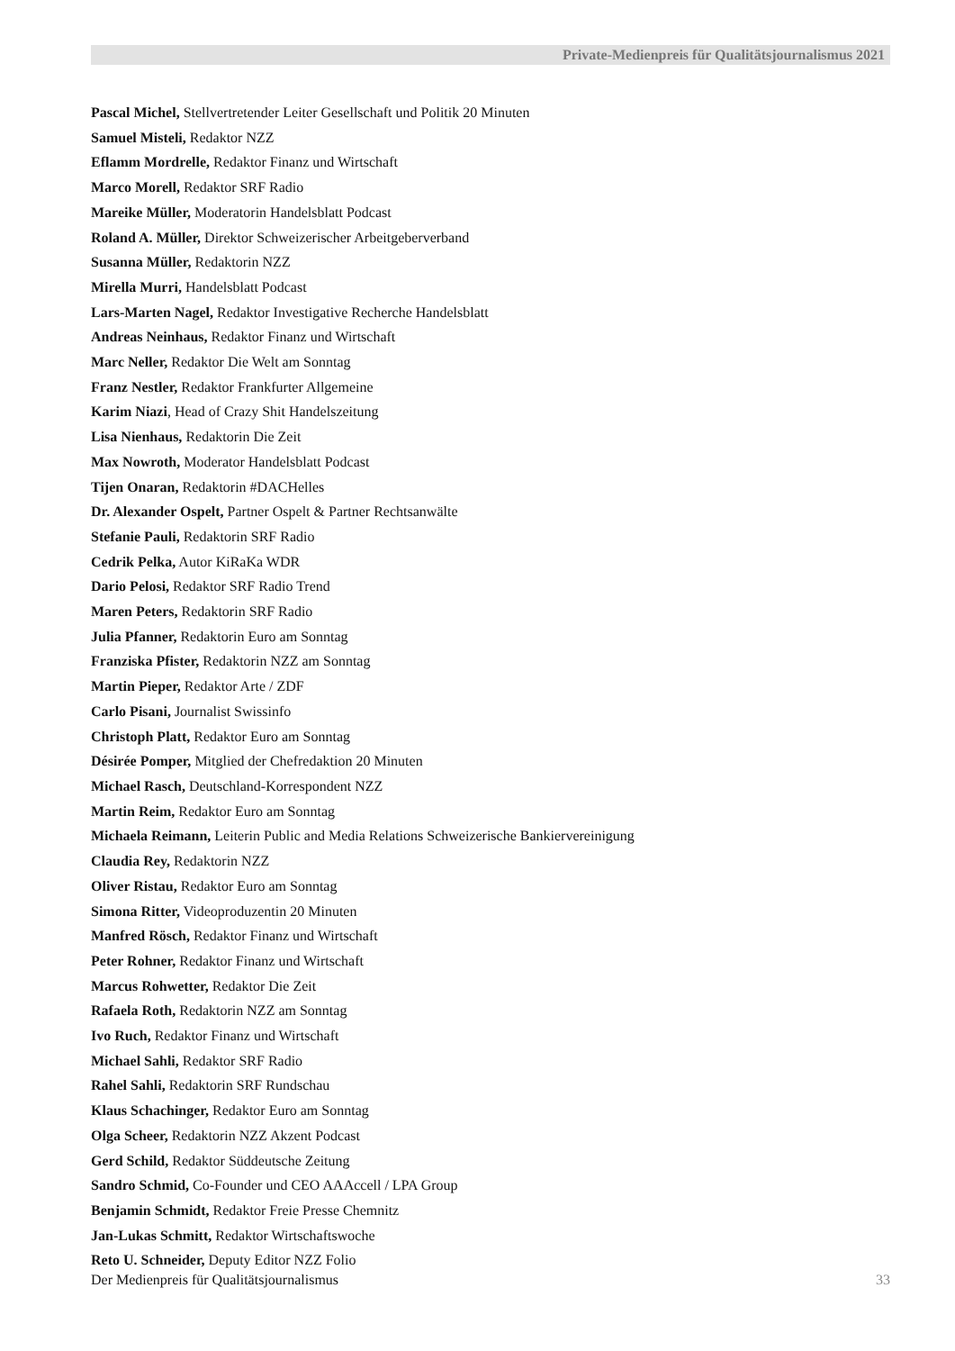Private-Medienpreis für Qualitätsjournalismus 2021
Pascal Michel, Stellvertretender Leiter Gesellschaft und Politik 20 Minuten
Samuel Misteli, Redaktor NZZ
Eflamm Mordrelle, Redaktor Finanz und Wirtschaft
Marco Morell, Redaktor SRF Radio
Mareike Müller, Moderatorin Handelsblatt Podcast
Roland A. Müller, Direktor Schweizerischer Arbeitgeberverband
Susanna Müller, Redaktorin NZZ
Mirella Murri, Handelsblatt Podcast
Lars-Marten Nagel, Redaktor Investigative Recherche Handelsblatt
Andreas Neinhaus, Redaktor Finanz und Wirtschaft
Marc Neller, Redaktor Die Welt am Sonntag
Franz Nestler, Redaktor Frankfurter Allgemeine
Karim Niazi, Head of Crazy Shit Handelszeitung
Lisa Nienhaus, Redaktorin Die Zeit
Max Nowroth, Moderator Handelsblatt Podcast
Tijen Onaran, Redaktorin #DACHelles
Dr. Alexander Ospelt, Partner Ospelt & Partner Rechtsanwälte
Stefanie Pauli, Redaktorin SRF Radio
Cedrik Pelka, Autor KiRaKa WDR
Dario Pelosi, Redaktor SRF Radio Trend
Maren Peters, Redaktorin SRF Radio
Julia Pfanner, Redaktorin Euro am Sonntag
Franziska Pfister, Redaktorin NZZ am Sonntag
Martin Pieper, Redaktor Arte / ZDF
Carlo Pisani, Journalist Swissinfo
Christoph Platt, Redaktor Euro am Sonntag
Désirée Pomper, Mitglied der Chefredaktion 20 Minuten
Michael Rasch, Deutschland-Korrespondent NZZ
Martin Reim, Redaktor Euro am Sonntag
Michaela Reimann, Leiterin Public and Media Relations Schweizerische Bankiervereinigung
Claudia Rey, Redaktorin NZZ
Oliver Ristau, Redaktor Euro am Sonntag
Simona Ritter, Videoproduzentin 20 Minuten
Manfred Rösch, Redaktor Finanz und Wirtschaft
Peter Rohner, Redaktor Finanz und Wirtschaft
Marcus Rohwetter, Redaktor Die Zeit
Rafaela Roth, Redaktorin NZZ am Sonntag
Ivo Ruch, Redaktor Finanz und Wirtschaft
Michael Sahli, Redaktor SRF Radio
Rahel Sahli, Redaktorin SRF Rundschau
Klaus Schachinger, Redaktor Euro am Sonntag
Olga Scheer, Redaktorin NZZ Akzent Podcast
Gerd Schild, Redaktor Süddeutsche Zeitung
Sandro Schmid, Co-Founder und CEO AAAccell / LPA Group
Benjamin Schmidt, Redaktor Freie Presse Chemnitz
Jan-Lukas Schmitt, Redaktor Wirtschaftswoche
Reto U. Schneider, Deputy Editor NZZ Folio
Der Medienpreis für Qualitätsjournalismus 33